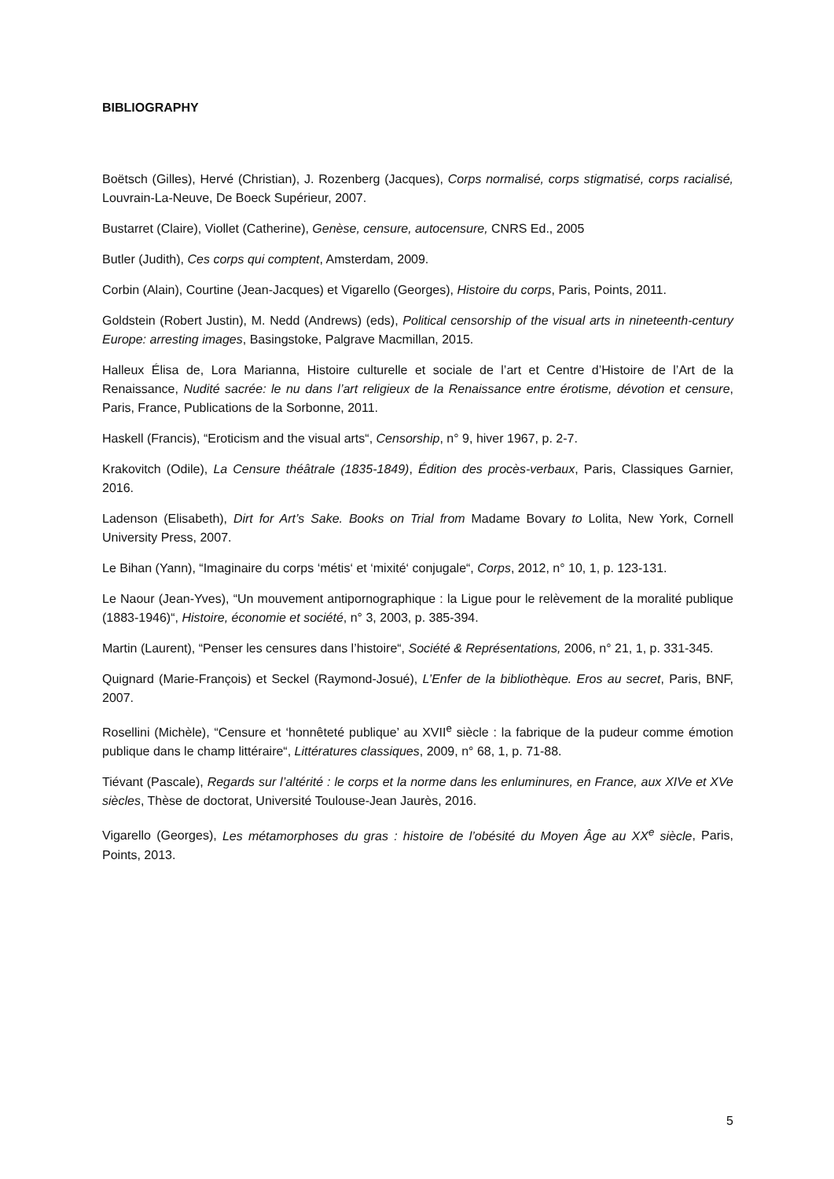BIBLIOGRAPHY
Boëtsch (Gilles), Hervé (Christian), J. Rozenberg (Jacques), Corps normalisé, corps stigmatisé, corps racialisé, Louvrain-La-Neuve, De Boeck Supérieur, 2007.
Bustarret (Claire), Viollet (Catherine), Genèse, censure, autocensure, CNRS Ed., 2005
Butler (Judith), Ces corps qui comptent, Amsterdam, 2009.
Corbin (Alain), Courtine (Jean-Jacques) et Vigarello (Georges), Histoire du corps, Paris, Points, 2011.
Goldstein (Robert Justin), M. Nedd (Andrews) (eds), Political censorship of the visual arts in nineteenth-century Europe: arresting images, Basingstoke, Palgrave Macmillan, 2015.
Halleux Élisa de, Lora Marianna, Histoire culturelle et sociale de l’art et Centre d’Histoire de l’Art de la Renaissance, Nudité sacrée: le nu dans l’art religieux de la Renaissance entre érotisme, dévotion et censure, Paris, France, Publications de la Sorbonne, 2011.
Haskell (Francis), “Eroticism and the visual arts“, Censorship, n° 9, hiver 1967, p. 2-7.
Krakovitch (Odile), La Censure théâtrale (1835-1849), Édition des procès-verbaux, Paris, Classiques Garnier, 2016.
Ladenson (Elisabeth), Dirt for Art’s Sake. Books on Trial from Madame Bovary to Lolita, New York, Cornell University Press, 2007.
Le Bihan (Yann), “Imaginaire du corps ‘métis‘ et ‘mixité‘ conjugale“, Corps, 2012, n° 10, 1, p. 123-131.
Le Naour (Jean-Yves), “Un mouvement antipornographique : la Ligue pour le relèvement de la moralité publique (1883-1946)“, Histoire, économie et société, n° 3, 2003, p. 385-394.
Martin (Laurent), “Penser les censures dans l’histoire“, Société & Représentations, 2006, n° 21, 1, p. 331-345.
Quignard (Marie-François) et Seckel (Raymond-Josué), L’Enfer de la bibliothèque. Eros au secret, Paris, BNF, 2007.
Rosellini (Michèle), “Censure et ‘honnêteté publique’ au XVII<sup>e</sup> siècle : la fabrique de la pudeur comme émotion publique dans le champ littéraire“, Littératures classiques, 2009, n° 68, 1, p. 71-88.
Tiévant (Pascale), Regards sur l’altérité : le corps et la norme dans les enluminures, en France, aux XIVe et XVe siècles, Thèse de doctorat, Université Toulouse-Jean Jaurès, 2016.
Vigarello (Georges), Les métamorphoses du gras : histoire de l’obésité du Moyen Âge au XX<sup>e</sup> siècle, Paris, Points, 2013.
5